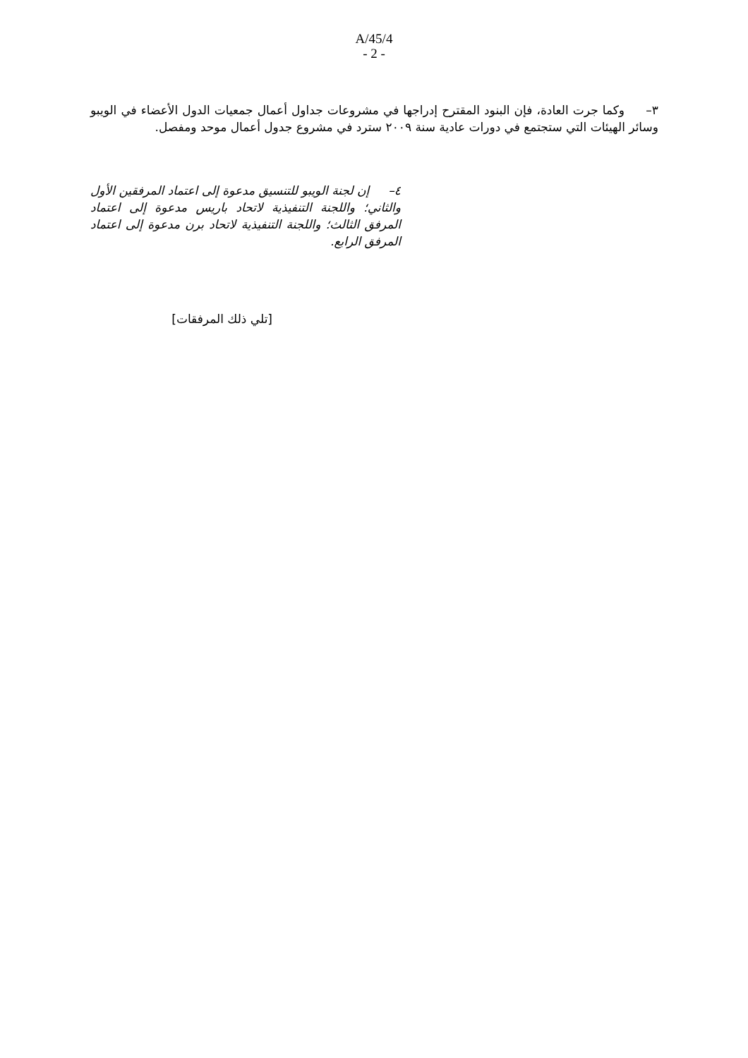A/45/4
- 2 -
٣– وكما جرت العادة، فإن البنود المقترح إدراجها في مشروعات جداول أعمال جمعيات الدول الأعضاء في الويبو وسائر الهيئات التي ستجتمع في دورات عادية سنة ٢٠٠٩ سترد في مشروع جدول أعمال موحد ومفصل.
٤– إن لجنة الويبو للتنسيق مدعوة إلى اعتماد المرفقين الأول والثاني؛ واللجنة التنفيذية لاتحاد باريس مدعوة إلى اعتماد المرفق الثالث؛ واللجنة التنفيذية لاتحاد برن مدعوة إلى اعتماد المرفق الرابع.
[تلي ذلك المرفقات]